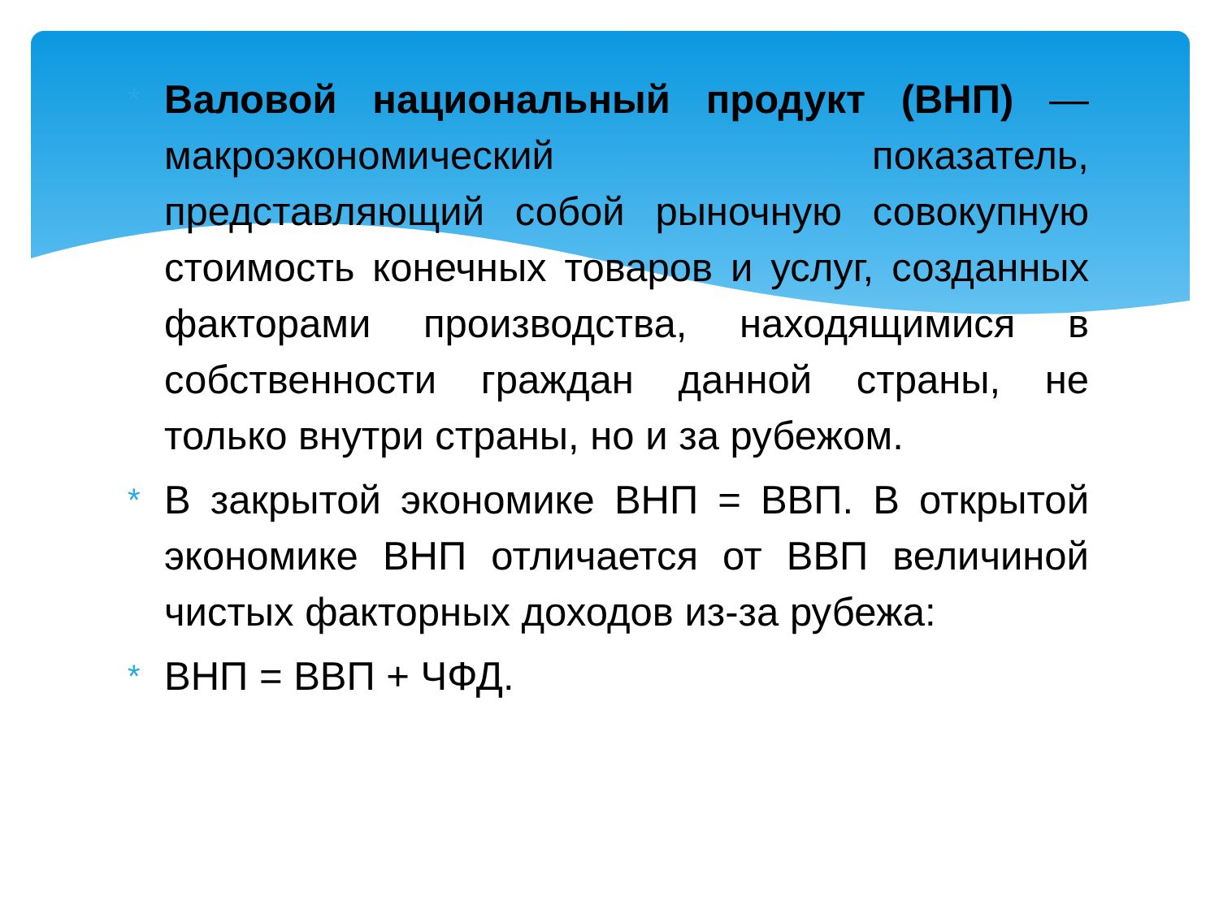* Валовой национальный продукт (ВНП) — макроэкономический показатель, представляющий собой рыночную совокупную стоимость конечных товаров и услуг, созданных факторами производства, находящимися в собственности граждан данной страны, не только внутри страны, но и за рубежом.
* В закрытой экономике ВНП = ВВП. В открытой экономике ВНП отличается от ВВП величиной чистых факторных доходов из-за рубежа:
* ВНП = ВВП + ЧФД.